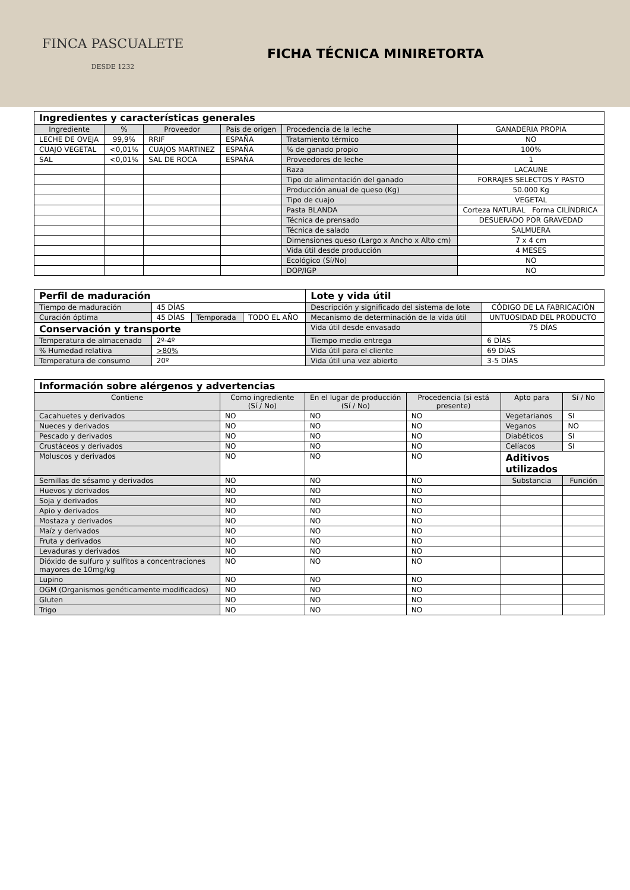FINCA PASCUALETE
DESDE 1232
FICHA TÉCNICA MINIRETORTA
| Ingredientes y características generales | | | | | |
| Ingrediente | % | Proveedor | País de origen | Procedencia de la leche | GANADERIA PROPIA |
| LECHE DE OVEJA | 99,9% | RRIF | ESPAÑA | Tratamiento térmico | NO |
| CUAJO VEGETAL | <0,01% | CUAJOS MARTINEZ | ESPAÑA | % de ganado propio | 100% |
| SAL | <0,01% | SAL DE ROCA | ESPAÑA | Proveedores de leche | 1 |
| | | | | Raza | LACAUNE |
| | | | | Tipo de alimentación del ganado | FORRAJES SELECTOS Y PASTO |
| | | | | Producción anual de queso (Kg) | 50.000 Kg |
| | | | | Tipo de cuajo | VEGETAL |
| | | | | Pasta BLANDA | Corteza NATURAL Forma CILÍNDRICA |
| | | | | Técnica de prensado | DESUERADO POR GRAVEDAD |
| | | | | Técnica de salado | SALMUERA |
| | | | | Dimensiones queso (Largo x Ancho x Alto cm) | 7 x 4 cm |
| | | | | Vida útil desde producción | 4 MESES |
| | | | | Ecológico (Sí/No) | NO |
| | | | | DOP/IGP | NO |
| Perfil de maduración | | | | Lote y vida útil | |
| Tiempo de maduración | 45 DÍAS | | | Descripción y significado del sistema de lote | CÓDIGO DE LA FABRICACIÓN |
| Curación óptima | 45 DÍAS | Temporada | TODO EL AÑO | Mecanismo de determinación de la vida útil | UNTUOSIDAD DEL PRODUCTO |
| Conservación y transporte | | | | Vida útil desde envasado | 75 DÍAS |
| Temperatura de almacenado | 2º-4º | | | Tiempo medio entrega | 6 DÍAS |
| % Humedad relativa | >80% | | | Vida útil para el cliente | 69 DÍAS |
| Temperatura de consumo | 20º | | | Vida útil una vez abierto | 3-5 DÍAS |
| Información sobre alérgenos y advertencias | | | | | |
| Contiene | Como ingrediente (Sí / No) | En el lugar de producción (Sí / No) | Procedencia (si está presente) | Apto para | Sí / No |
| Cacahuetes y derivados | NO | NO | NO | Vegetarianos | SI |
| Nueces y derivados | NO | NO | NO | Veganos | NO |
| Pescado y derivados | NO | NO | NO | Diabéticos | SI |
| Crustáceos y derivados | NO | NO | NO | Celíacos | SI |
| Moluscos y derivados | NO | NO | NO | Aditivos utilizados | |
| Semillas de sésamo y derivados | NO | NO | NO | Substancia | Función |
| Huevos y derivados | NO | NO | NO | | |
| Soja y derivados | NO | NO | NO | | |
| Apio y derivados | NO | NO | NO | | |
| Mostaza y derivados | NO | NO | NO | | |
| Maíz y derivados | NO | NO | NO | | |
| Fruta y derivados | NO | NO | NO | | |
| Levaduras y derivados | NO | NO | NO | | |
| Dióxido de sulfuro y sulfitos a concentraciones mayores de 10mg/kg | NO | NO | NO | | |
| Lupino | NO | NO | NO | | |
| OGM (Organismos genéticamente modificados) | NO | NO | NO | | |
| Gluten | NO | NO | NO | | |
| Trigo | NO | NO | NO | | |